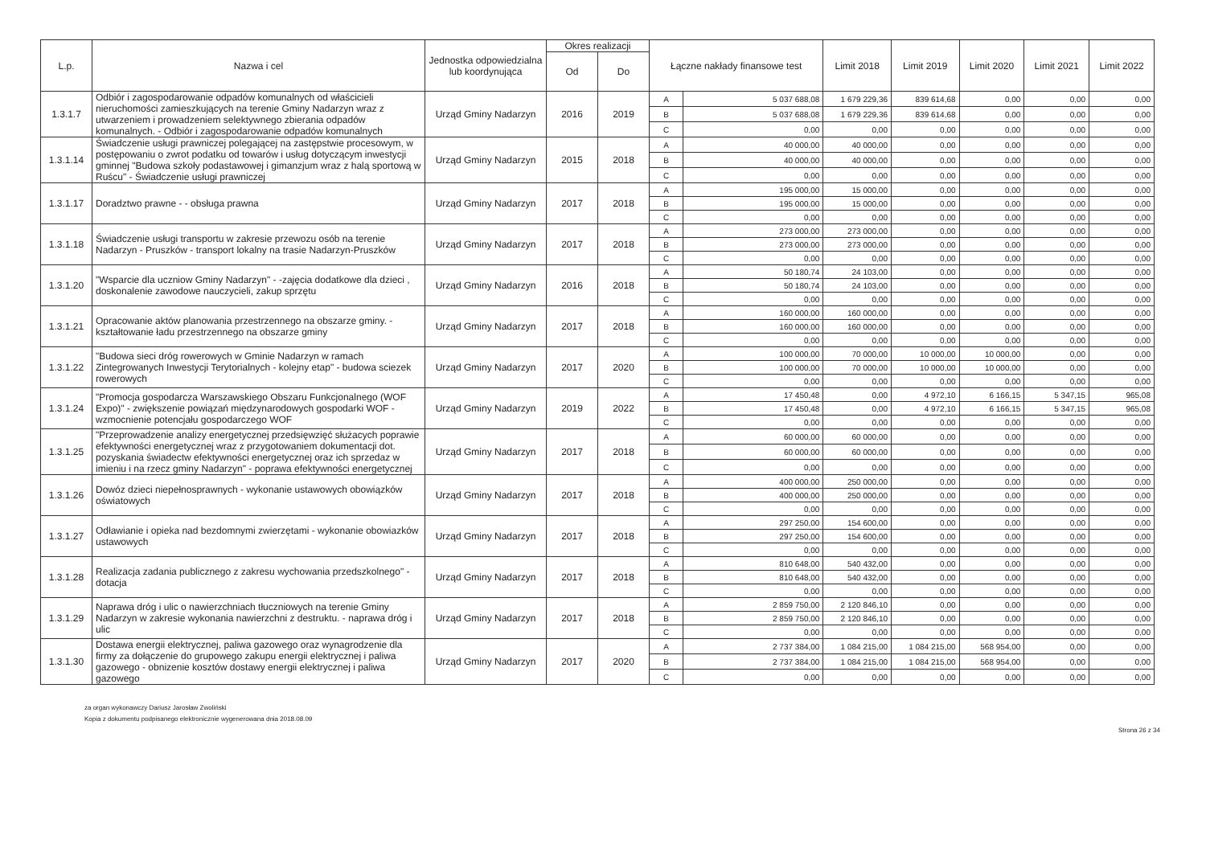| L.p. | Nazwa i cel | Jednostka odpowiedzialna lub koordynująca | Okres realizacji | | Łączne nakłady finansowe test | | Limit 2018 | Limit 2019 | Limit 2020 | Limit 2021 | Limit 2022 |
| --- | --- | --- | --- | --- | --- | --- | --- | --- | --- | --- | --- |
| | | | Od | Do | | | | | | | |
| 1.3.1.7 | Odbiór i zagospodarowanie odpadów komunalnych od właścicieli nieruchomości zamieszkujących na terenie Gminy Nadarzyn wraz z utwarzeniem i prowadzeniem selektywnego zbierania odpadów komunalnych. - Odbiór i zagospodarowanie odpadów komunalnych | Urząd Gminy Nadarzyn | 2016 | 2019 | A | 5 037 688,08 | 1 679 229,36 | 839 614,68 | 0,00 | 0,00 | 0,00 |
| | | | | | B | 5 037 688,08 | 1 679 229,36 | 839 614,68 | 0,00 | 0,00 | 0,00 |
| | | | | | C | 0,00 | 0,00 | 0,00 | 0,00 | 0,00 | 0,00 |
| 1.3.1.14 | Świadczenie usługi prawniczej polegającej na zastępstwie procesowym, w postępowaniu o zwrot podatku od towarów i usług dotyczącym inwestycji gminnej "Budowa szkoły podastawowej i gimanzjum wraz z halą sportową w Ruścu" - Świadczenie usługi prawniczej | Urząd Gminy Nadarzyn | 2015 | 2018 | A | 40 000,00 | 40 000,00 | 0,00 | 0,00 | 0,00 | 0,00 |
| | | | | | B | 40 000,00 | 40 000,00 | 0,00 | 0,00 | 0,00 | 0,00 |
| | | | | | C | 0,00 | 0,00 | 0,00 | 0,00 | 0,00 | 0,00 |
| 1.3.1.17 | Doradztwo prawne - - obsługa prawna | Urząd Gminy Nadarzyn | 2017 | 2018 | A | 195 000,00 | 15 000,00 | 0,00 | 0,00 | 0,00 | 0,00 |
| | | | | | B | 195 000,00 | 15 000,00 | 0,00 | 0,00 | 0,00 | 0,00 |
| | | | | | C | 0,00 | 0,00 | 0,00 | 0,00 | 0,00 | 0,00 |
| 1.3.1.18 | Świadczenie usługi transportu w zakresie przewozu osób na terenie Nadarzyn - Pruszków - transport lokalny na trasie Nadarzyn-Pruszków | Urząd Gminy Nadarzyn | 2017 | 2018 | A | 273 000,00 | 273 000,00 | 0,00 | 0,00 | 0,00 | 0,00 |
| | | | | | B | 273 000,00 | 273 000,00 | 0,00 | 0,00 | 0,00 | 0,00 |
| | | | | | C | 0,00 | 0,00 | 0,00 | 0,00 | 0,00 | 0,00 |
| 1.3.1.20 | "Wsparcie dla uczniow Gminy Nadarzyn" - -zajęcia dodatkowe dla dzieci , doskonalenie zawodowe nauczycieli, zakup sprzętu | Urząd Gminy Nadarzyn | 2016 | 2018 | A | 50 180,74 | 24 103,00 | 0,00 | 0,00 | 0,00 | 0,00 |
| | | | | | B | 50 180,74 | 24 103,00 | 0,00 | 0,00 | 0,00 | 0,00 |
| | | | | | C | 0,00 | 0,00 | 0,00 | 0,00 | 0,00 | 0,00 |
| 1.3.1.21 | Opracowanie aktów planowania przestrzennego na obszarze gminy. - kształtowanie ładu przestrzennego na obszarze gminy | Urząd Gminy Nadarzyn | 2017 | 2018 | A | 160 000,00 | 160 000,00 | 0,00 | 0,00 | 0,00 | 0,00 |
| | | | | | B | 160 000,00 | 160 000,00 | 0,00 | 0,00 | 0,00 | 0,00 |
| | | | | | C | 0,00 | 0,00 | 0,00 | 0,00 | 0,00 | 0,00 |
| 1.3.1.22 | "Budowa sieci dróg rowerowych w Gminie Nadarzyn w ramach Zintegrowanych Inwestycji Terytorialnych - kolejny etap" - budowa sciezek rowerowych | Urząd Gminy Nadarzyn | 2017 | 2020 | A | 100 000,00 | 70 000,00 | 10 000,00 | 10 000,00 | 0,00 | 0,00 |
| | | | | | B | 100 000,00 | 70 000,00 | 10 000,00 | 10 000,00 | 0,00 | 0,00 |
| | | | | | C | 0,00 | 0,00 | 0,00 | 0,00 | 0,00 | 0,00 |
| 1.3.1.24 | "Promocja gospodarcza Warszawskiego Obszaru Funkcjonalnego (WOF Expo)" - zwiększenie powiązań międzynarodowych gospodarki WOF - wzmocnienie potencjału gospodarczego WOF | Urząd Gminy Nadarzyn | 2019 | 2022 | A | 17 450,48 | 0,00 | 4 972,10 | 6 166,15 | 5 347,15 | 965,08 |
| | | | | | B | 17 450,48 | 0,00 | 4 972,10 | 6 166,15 | 5 347,15 | 965,08 |
| | | | | | C | 0,00 | 0,00 | 0,00 | 0,00 | 0,00 | 0,00 |
| 1.3.1.25 | "Przeprowadzenie analizy energetycznej przedsięwzięć służacych poprawie efektywności energetycznej wraz z przygotowaniem dokumentacji dot. pozyskania świadectw efektywności energetycznej oraz ich sprzedaz w imieniu i na rzecz gminy Nadarzyn" - poprawa efektywności energetycznej | Urząd Gminy Nadarzyn | 2017 | 2018 | A | 60 000,00 | 60 000,00 | 0,00 | 0,00 | 0,00 | 0,00 |
| | | | | | B | 60 000,00 | 60 000,00 | 0,00 | 0,00 | 0,00 | 0,00 |
| | | | | | C | 0,00 | 0,00 | 0,00 | 0,00 | 0,00 | 0,00 |
| 1.3.1.26 | Dowóz dzieci niepełnosprawnych - wykonanie ustawowych obowiązków oświatowych | Urząd Gminy Nadarzyn | 2017 | 2018 | A | 400 000,00 | 250 000,00 | 0,00 | 0,00 | 0,00 | 0,00 |
| | | | | | B | 400 000,00 | 250 000,00 | 0,00 | 0,00 | 0,00 | 0,00 |
| | | | | | C | 0,00 | 0,00 | 0,00 | 0,00 | 0,00 | 0,00 |
| 1.3.1.27 | Odławianie i opieka nad bezdomnymi zwierzętami - wykonanie obowiazków ustawowych | Urząd Gminy Nadarzyn | 2017 | 2018 | A | 297 250,00 | 154 600,00 | 0,00 | 0,00 | 0,00 | 0,00 |
| | | | | | B | 297 250,00 | 154 600,00 | 0,00 | 0,00 | 0,00 | 0,00 |
| | | | | | C | 0,00 | 0,00 | 0,00 | 0,00 | 0,00 | 0,00 |
| 1.3.1.28 | Realizacja zadania publicznego z zakresu wychowania przedszkolnego" - dotacja | Urząd Gminy Nadarzyn | 2017 | 2018 | A | 810 648,00 | 540 432,00 | 0,00 | 0,00 | 0,00 | 0,00 |
| | | | | | B | 810 648,00 | 540 432,00 | 0,00 | 0,00 | 0,00 | 0,00 |
| | | | | | C | 0,00 | 0,00 | 0,00 | 0,00 | 0,00 | 0,00 |
| 1.3.1.29 | Naprawa dróg i ulic o nawierzchniach tłuczniowych na terenie Gminy Nadarzyn w zakresie wykonania nawierzchni z destruktu. - naprawa dróg i ulic | Urząd Gminy Nadarzyn | 2017 | 2018 | A | 2 859 750,00 | 2 120 846,10 | 0,00 | 0,00 | 0,00 | 0,00 |
| | | | | | B | 2 859 750,00 | 2 120 846,10 | 0,00 | 0,00 | 0,00 | 0,00 |
| | | | | | C | 0,00 | 0,00 | 0,00 | 0,00 | 0,00 | 0,00 |
| 1.3.1.30 | Dostawa energii elektrycznej, paliwa gazowego oraz wynagrodzenie dla firmy za dołączenie do grupowego zakupu energii elektrycznej i paliwa gazowego - obnizenie kosztów dostawy energii elektrycznej i paliwa gazowego | Urząd Gminy Nadarzyn | 2017 | 2020 | A | 2 737 384,00 | 1 084 215,00 | 1 084 215,00 | 568 954,00 | 0,00 | 0,00 |
| | | | | | B | 2 737 384,00 | 1 084 215,00 | 1 084 215,00 | 568 954,00 | 0,00 | 0,00 |
| | | | | | C | 0,00 | 0,00 | 0,00 | 0,00 | 0,00 | 0,00 |
za organ wykonawczy Dariusz Jarosław Zwoliński
Kopia z dokumentu podpisanego elektronicznie wygenerowana dnia 2018.08.09
Strona 26 z 34